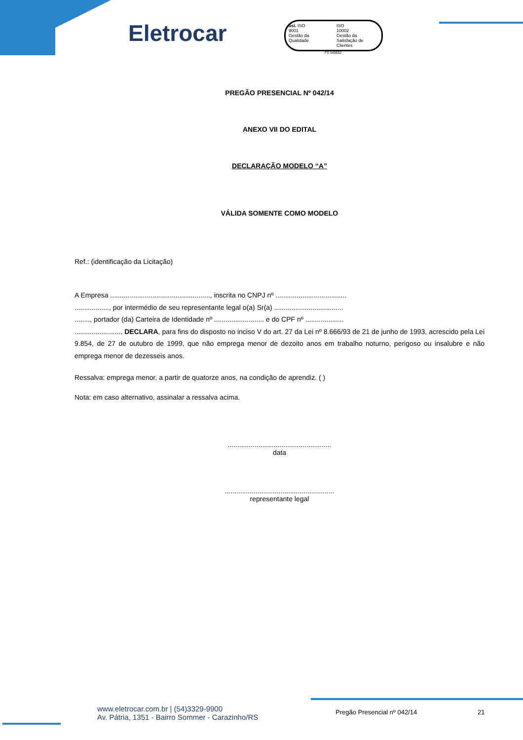Eletrocar
bsi. ISO
9001
Gestão da Qualidade
ISO
10002
Gestão da Satisfação de Clientes
FS 545652
PREGÃO PRESENCIAL Nº 042/14
ANEXO VII DO EDITAL
DECLARAÇÃO MODELO “A”
VÁLIDA SOMENTE COMO MODELO
Ref.: (identificação da Licitação)
A Empresa ...................................................., inscrita no CNPJ nº .....................................
.................., por intermédio de seu representante legal o(a) Sr(a) ....................................
........, portador (da) Carteira de Identidade nº .......................... e do CPF nº ....................
........................, DECLARA, para fins do disposto no inciso V do art. 27 da Lei nº 8.666/93 de 21 de junho de 1993, acrescido pela Lei 9.854, de 27 de outubro de 1999, que não emprega menor de dezoito anos em trabalho noturno, perigoso ou insalubre e não emprega menor de dezesseis anos.
Ressalva: emprega menor, a partir de quatorze anos, na condição de aprendiz. ( )
Nota: em caso alternativo, assinalar a ressalva acima.
......................................................
data
.........................................................
representante legal
www.eletrocar.com.br | (54)3329-9900
Av. Pátria, 1351 - Bairro Sommer - Carazinho/RS
Pregão Presencial nº 042/14 21